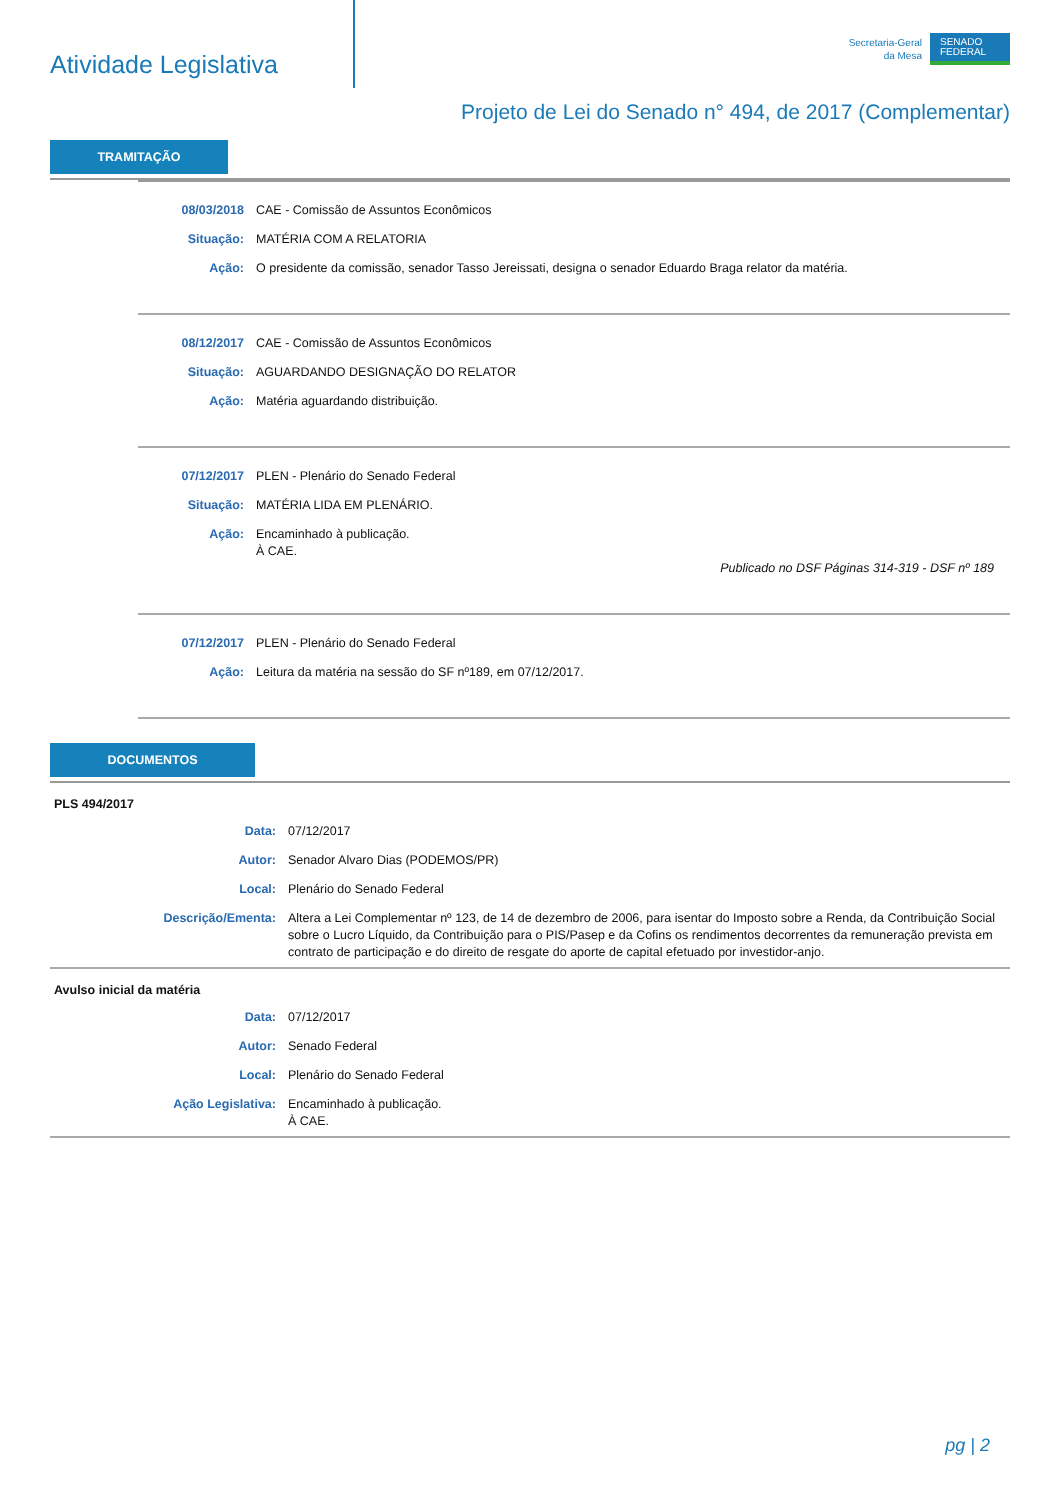Atividade Legislativa
Secretaria-Geral
da Mesa
SENADO
FEDERAL
Projeto de Lei do Senado n° 494, de 2017 (Complementar)
TRAMITAÇÃO
| 08/03/2018 | CAE - Comissão de Assuntos Econômicos |
| Situação: | MATÉRIA COM A RELATORIA |
| Ação: | O presidente da comissão, senador Tasso Jereissati, designa o senador Eduardo Braga relator da matéria. |
| 08/12/2017 | CAE - Comissão de Assuntos Econômicos |
| Situação: | AGUARDANDO DESIGNAÇÃO DO RELATOR |
| Ação: | Matéria aguardando distribuição. |
| 07/12/2017 | PLEN - Plenário do Senado Federal |
| Situação: | MATÉRIA LIDA EM PLENÁRIO. |
| Ação: | Encaminhado à publicação. À CAE. Publicado no DSF Páginas 314-319 - DSF nº 189 |
| 07/12/2017 | PLEN - Plenário do Senado Federal |
| Ação: | Leitura da matéria na sessão do SF nº189, em 07/12/2017. |
DOCUMENTOS
PLS 494/2017
| Data: | 07/12/2017 |
| Autor: | Senador Alvaro Dias (PODEMOS/PR) |
| Local: | Plenário do Senado Federal |
| Descrição/Ementa: | Altera a Lei Complementar nº 123, de 14 de dezembro de 2006, para isentar do Imposto sobre a Renda, da Contribuição Social sobre o Lucro Líquido, da Contribuição para o PIS/Pasep e da Cofins os rendimentos decorrentes da remuneração prevista em contrato de participação e do direito de resgate do aporte de capital efetuado por investidor-anjo. |
Avulso inicial da matéria
| Data: | 07/12/2017 |
| Autor: | Senado Federal |
| Local: | Plenário do Senado Federal |
| Ação Legislativa: | Encaminhado à publicação. À CAE. |
pg | 2